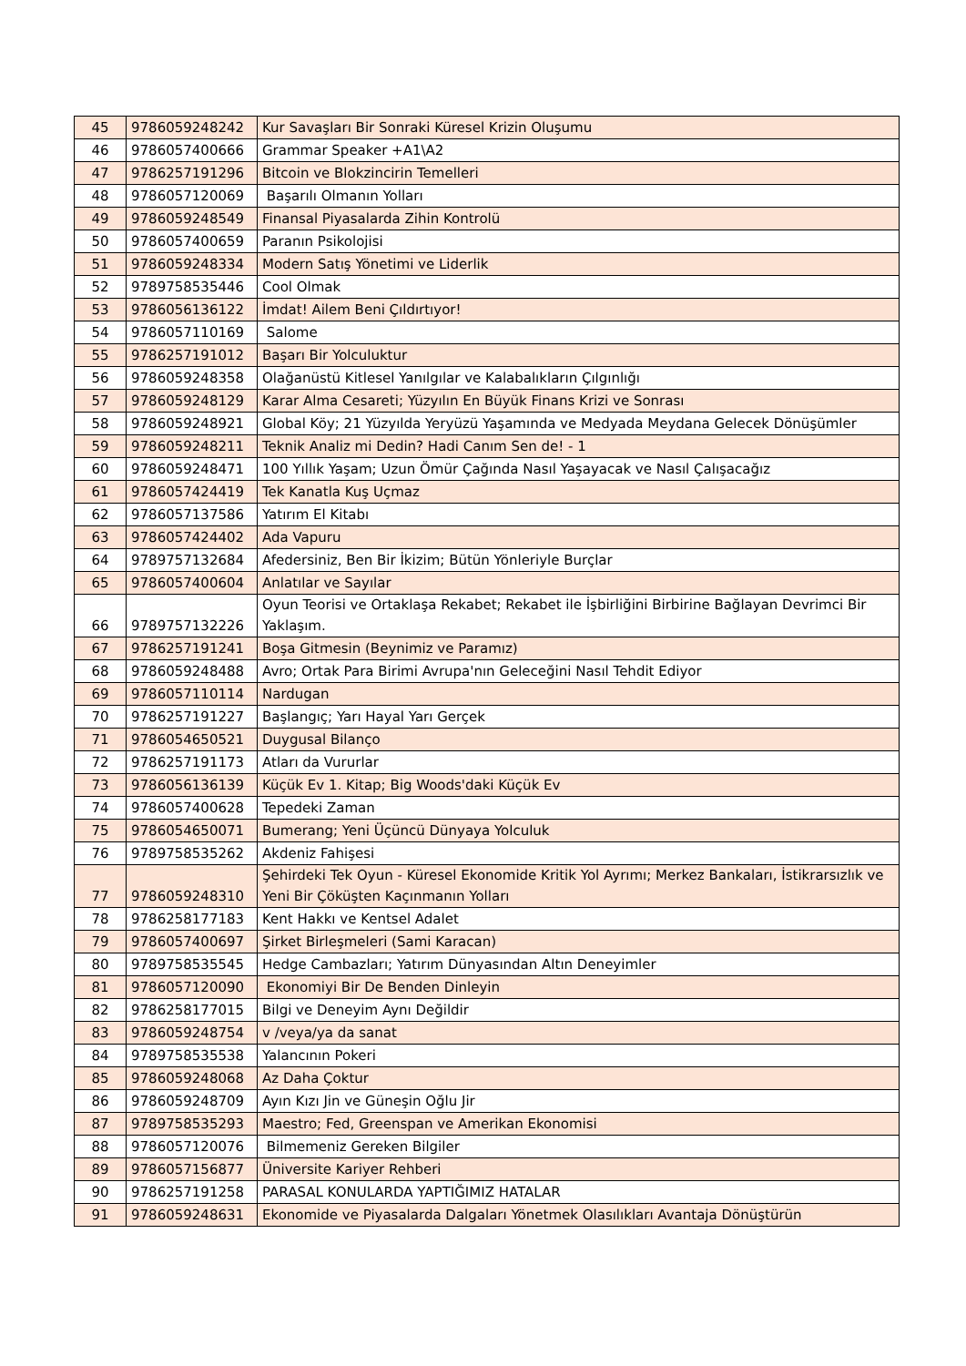| 45 | 9786059248242 | Kur Savaşları Bir Sonraki Küresel Krizin Oluşumu |
| 46 | 9786057400666 | Grammar Speaker +A1\A2 |
| 47 | 9786257191296 | Bitcoin ve Blokzincirin Temelleri |
| 48 | 9786057120069 | Başarılı Olmanın Yolları |
| 49 | 9786059248549 | Finansal Piyasalarda Zihin Kontrolü |
| 50 | 9786057400659 | Paranın Psikolojisi |
| 51 | 9786059248334 | Modern Satış Yönetimi ve Liderlik |
| 52 | 9789758535446 | Cool Olmak |
| 53 | 9786056136122 | İmdat! Ailem Beni Çıldırtıyor! |
| 54 | 9786057110169 | Salome |
| 55 | 9786257191012 | Başarı Bir Yolculuktur |
| 56 | 9786059248358 | Olağanüstü Kitlesel Yanılgılar ve Kalabalıkların Çılgınlığı |
| 57 | 9786059248129 | Karar Alma Cesareti; Yüzyılın En Büyük Finans Krizi ve Sonrası |
| 58 | 9786059248921 | Global Köy; 21 Yüzyılda Yeryüzü Yaşamında ve Medyada Meydana Gelecek Dönüşümler |
| 59 | 9786059248211 | Teknik Analiz mi Dedin? Hadi Canım Sen de! - 1 |
| 60 | 9786059248471 | 100 Yıllık Yaşam; Uzun Ömür Çağında Nasıl Yaşayacak ve Nasıl Çalışacağız |
| 61 | 9786057424419 | Tek Kanatla Kuş Uçmaz |
| 62 | 9786057137586 | Yatırım El Kitabı |
| 63 | 9786057424402 | Ada Vapuru |
| 64 | 9789757132684 | Afedersiniz, Ben Bir İkizim; Bütün Yönleriyle Burçlar |
| 65 | 9786057400604 | Anlatılar ve Sayılar |
| 66 | 9789757132226 | Oyun Teorisi ve Ortaklaşa Rekabet; Rekabet ile İşbirliğini Birbirine Bağlayan Devrimci Bir Yaklaşım. |
| 67 | 9786257191241 | Boşa Gitmesin (Beynimiz ve Paramız) |
| 68 | 9786059248488 | Avro; Ortak Para Birimi Avrupa'nın Geleceğini Nasıl Tehdit Ediyor |
| 69 | 9786057110114 | Nardugan |
| 70 | 9786257191227 | Başlangıç; Yarı Hayal Yarı Gerçek |
| 71 | 9786054650521 | Duygusal Bilanço |
| 72 | 9786257191173 | Atları da Vururlar |
| 73 | 9786056136139 | Küçük Ev 1. Kitap; Big Woods'daki Küçük Ev |
| 74 | 9786057400628 | Tepedeki Zaman |
| 75 | 9786054650071 | Bumerang; Yeni Üçüncü Dünyaya Yolculuk |
| 76 | 9789758535262 | Akdeniz Fahişesi |
| 77 | 9786059248310 | Şehirdeki Tek Oyun - Küresel Ekonomide Kritik Yol Ayrımı; Merkez Bankaları, İstikrarsızlık ve Yeni Bir Çöküşten Kaçınmanın Yolları |
| 78 | 9786258177183 | Kent Hakkı ve Kentsel Adalet |
| 79 | 9786057400697 | Şirket Birleşmeleri (Sami Karacan) |
| 80 | 9789758535545 | Hedge Cambazları; Yatırım Dünyasından Altın Deneyimler |
| 81 | 9786057120090 | Ekonomiyi Bir De Benden Dinleyin |
| 82 | 9786258177015 | Bilgi ve Deneyim Aynı Değildir |
| 83 | 9786059248754 | v /veya/ya da sanat |
| 84 | 9789758535538 | Yalancının Pokeri |
| 85 | 9786059248068 | Az Daha Çoktur |
| 86 | 9786059248709 | Ayın Kızı Jin ve Güneşin Oğlu Jir |
| 87 | 9789758535293 | Maestro; Fed, Greenspan ve Amerikan Ekonomisi |
| 88 | 9786057120076 | Bilmemeniz Gereken Bilgiler |
| 89 | 9786057156877 | Üniversite Kariyer Rehberi |
| 90 | 9786257191258 | PARASAL KONULARDA YAPTIĞIMIZ HATALAR |
| 91 | 9786059248631 | Ekonomide ve Piyasalarda Dalgaları Yönetmek Olasılıkları Avantaja Dönüştürün |